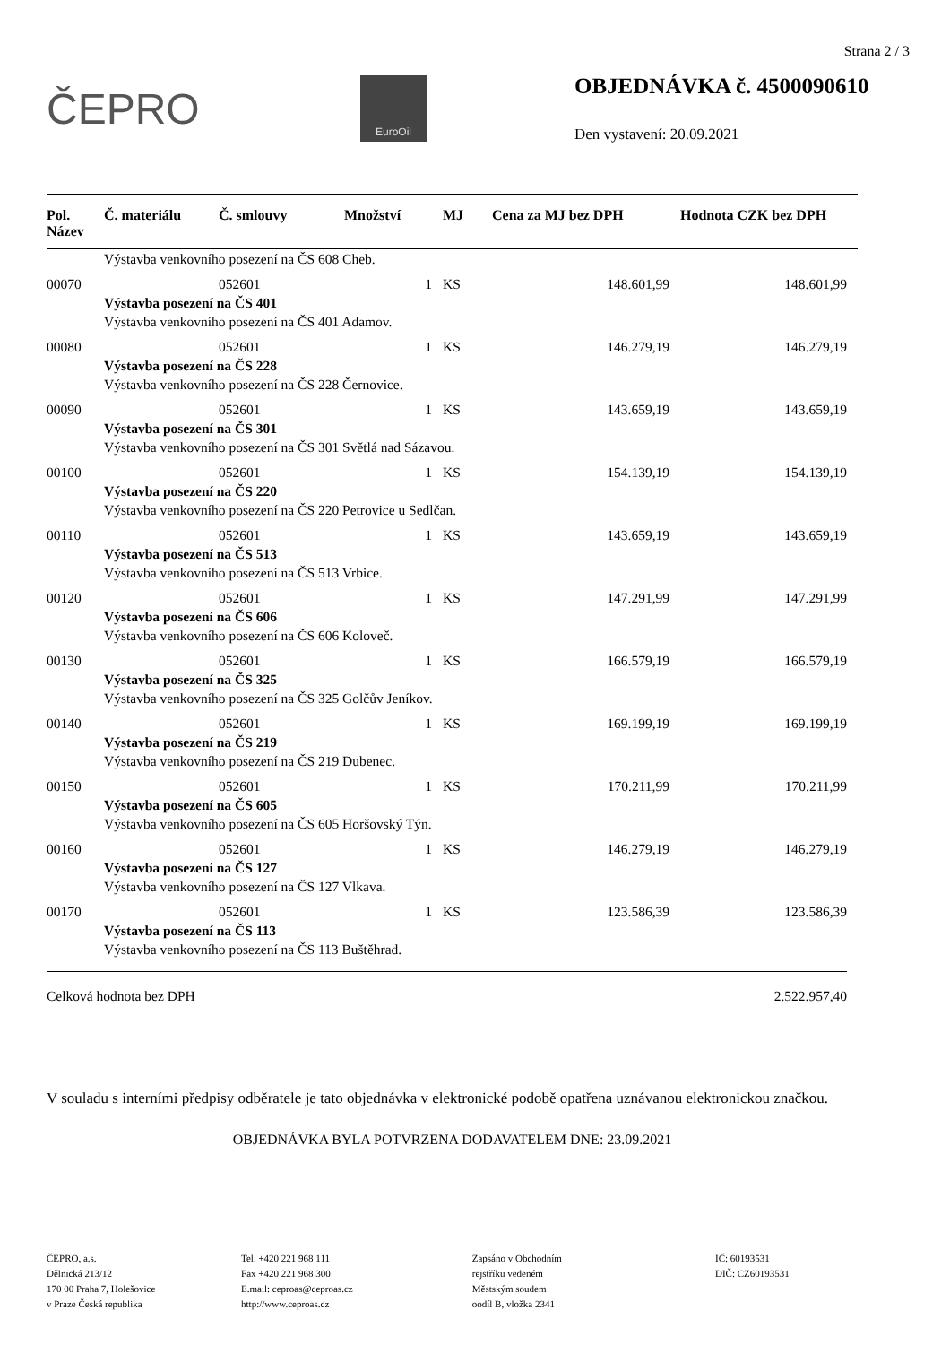Strana 2 / 3
ČEPRO
EuroOil
OBJEDNÁVKA č. 4500090610
Den vystavení: 20.09.2021
| Pol. Název | Č. materiálu | Č. smlouvy | Množství | MJ | Cena za MJ bez DPH | Hodnota CZK bez DPH |
| --- | --- | --- | --- | --- | --- | --- |
| | Výstavba venkovního posezení na ČS 608 Cheb. | | | | | |
| 00070 | | 052601 | 1 | KS | 148.601,99 | 148.601,99 |
| | Výstavba posezení na ČS 401 Výstavba venkovního posezení na ČS 401 Adamov. | | | | | |
| 00080 | | 052601 | 1 | KS | 146.279,19 | 146.279,19 |
| | Výstavba posezení na ČS 228 Výstavba venkovního posezení na ČS 228 Černovice. | | | | | |
| 00090 | | 052601 | 1 | KS | 143.659,19 | 143.659,19 |
| | Výstavba posezení na ČS 301 Výstavba venkovního posezení na ČS 301 Světlá nad Sázavou. | | | | | |
| 00100 | | 052601 | 1 | KS | 154.139,19 | 154.139,19 |
| | Výstavba posezení na ČS 220 Výstavba venkovního posezení na ČS 220 Petrovice u Sedlčan. | | | | | |
| 00110 | | 052601 | 1 | KS | 143.659,19 | 143.659,19 |
| | Výstavba posezení na ČS 513 Výstavba venkovního posezení na ČS 513 Vrbice. | | | | | |
| 00120 | | 052601 | 1 | KS | 147.291,99 | 147.291,99 |
| | Výstavba posezení na ČS 606 Výstavba venkovního posezení na ČS 606 Koloveč. | | | | | |
| 00130 | | 052601 | 1 | KS | 166.579,19 | 166.579,19 |
| | Výstavba posezení na ČS 325 Výstavba venkovního posezení na ČS 325 Golčův Jeníkov. | | | | | |
| 00140 | | 052601 | 1 | KS | 169.199,19 | 169.199,19 |
| | Výstavba posezení na ČS 219 Výstavba venkovního posezení na ČS 219 Dubenec. | | | | | |
| 00150 | | 052601 | 1 | KS | 170.211,99 | 170.211,99 |
| | Výstavba posezení na ČS 605 Výstavba venkovního posezení na ČS 605 Horšovský Týn. | | | | | |
| 00160 | | 052601 | 1 | KS | 146.279,19 | 146.279,19 |
| | Výstavba posezení na ČS 127 Výstavba venkovního posezení na ČS 127 Vlkava. | | | | | |
| 00170 | | 052601 | 1 | KS | 123.586,39 | 123.586,39 |
| | Výstavba posezení na ČS 113 Výstavba venkovního posezení na ČS 113 Buštěhrad. | | | | | |
Celková hodnota bez DPH 2.522.957,40
V souladu s interními předpisy odběratele je tato objednávka v elektronické podobě opatřena uznávanou elektronickou značkou.
OBJEDNÁVKA BYLA POTVRZENA DODAVATELEM DNE: 23.09.2021
ČEPRO, a.s.
Dělnická 213/12
170 00 Praha 7, Holešovice
v Praze Česká republika
Tel. +420 221 968 111
Fax +420 221 968 300
E.mail: ceproas@ceproas.cz
http://www.ceproas.cz
Zapsáno v Obchodním
rejstříku vedeném
Městským soudem
oodíl B, vložka 2341
IČ: 60193531
DIČ: CZ60193531